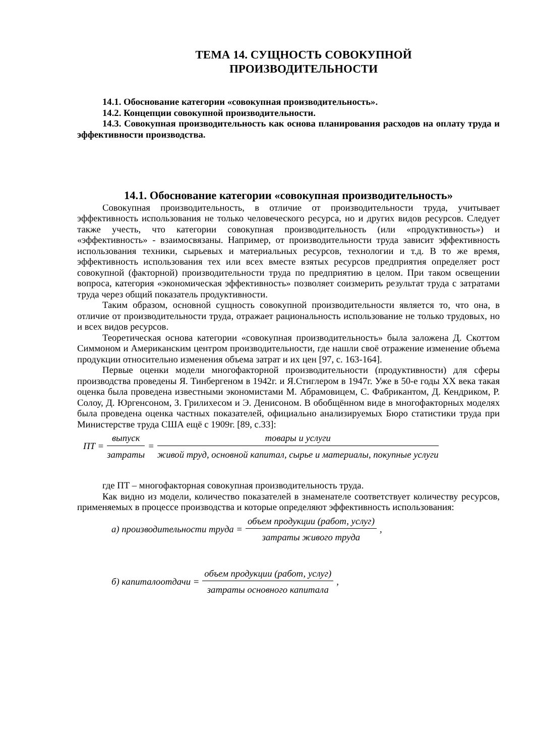ТЕМА 14. СУЩНОСТЬ СОВОКУПНОЙ
ПРОИЗВОДИТЕЛЬНОСТИ
14.1. Обоснование категории «совокупная производительность».
14.2. Концепции совокупной производительности.
14.3. Совокупная производительность как основа планирования расходов на оплату труда и эффективности производства.
14.1. Обоснование категории «совокупная производительность»
Совокупная производительность, в отличие от производительности труда, учитывает эффективность использования не только человеческого ресурса, но и других видов ресурсов. Следует также учесть, что категории совокупная производительность (или «продуктивность») и «эффективность» - взаимосвязаны. Например, от производительности труда зависит эффективность использования техники, сырьевых и материальных ресурсов, технологии и т.д. В то же время, эффективность использования тех или всех вместе взятых ресурсов предприятия определяет рост совокупной (факторной) производительности труда по предприятию в целом. При таком освещении вопроса, категория «экономическая эффективность» позволяет соизмерить результат труда с затратами труда через общий показатель продуктивности.
Таким образом, основной сущность совокупной производительности является то, что она, в отличие от производительности труда, отражает рациональность использование не только трудовых, но и всех видов ресурсов.
Теоретическая основа категории «совокупная производительность» была заложена Д. Скоттом Симмоном и Американским центром производительности, где нашли своё отражение изменение объема продукции относительно изменения объема затрат и их цен [97, с. 163-164].
Первые оценки модели многофакторной производительности (продуктивности) для сферы производства проведены Я. Тинбергеном в 1942г. и Я.Стиглером в 1947г. Уже в 50-е годы XX века такая оценка была проведена известными экономистами М. Абрамовицем, С. Фабрикантом, Д. Кендриком, Р. Солоу, Д. Юргенсоном, З. Грилихесом и Э. Денисоном. В обобщённом виде в многофакторных моделях была проведена оценка частных показателей, официально анализируемых Бюро статистики труда при Министерстве труда США ещё с 1909г. [89, с.33]:
ПТ = выпуск затраты = товары и услуги живой труд, основной капитал, сырье и материалы, покупные услуги
где ПТ – многофакторная совокупная производительность труда.
Как видно из модели, количество показателей в знаменателе соответствует количеству ресурсов, применяемых в процессе производства и которые определяют эффективность использования:
а) производительности труда = объем продукции (работ, услуг) затраты живого труда,
б) капиталоотдачи = объем продукции (работ, услуг) затраты основного капитала,